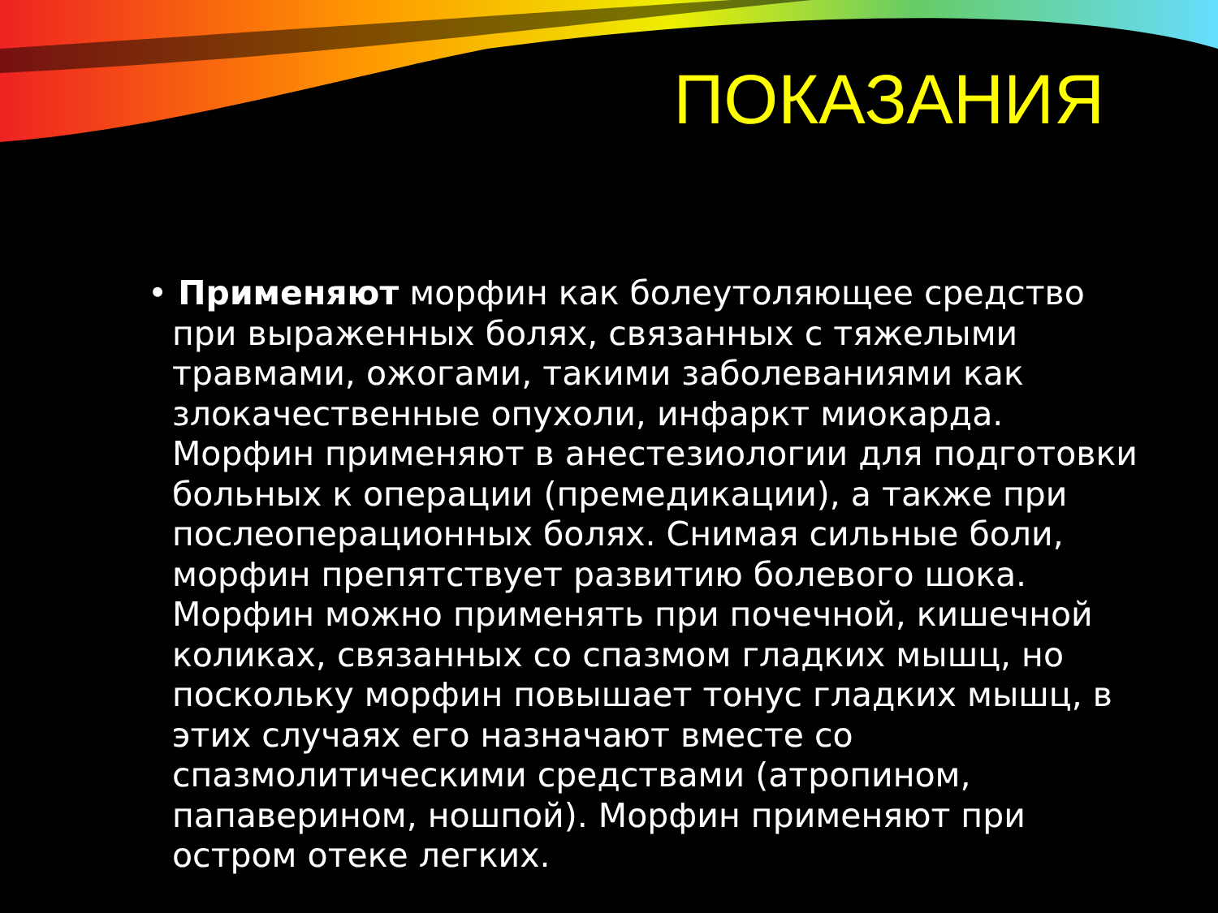ПОКАЗАНИЯ
• Применяют морфин как болеутоляющее средство при выраженных болях, связанных с тяжелыми травмами, ожогами, такими заболеваниями как злокачественные опухоли, инфаркт миокарда. Морфин применяют в анестезиологии для подготовки больных к операции (премедикации), а также при послеоперационных болях. Снимая сильные боли, морфин препятствует развитию болевого шока. Морфин можно применять при почечной, кишечной коликах, связанных со спазмом гладких мышц, но поскольку морфин повышает тонус гладких мышц, в этих случаях его назначают вместе со спазмолитическими средствами (атропином, папаверином, ношпой). Морфин применяют при остром отеке легких.